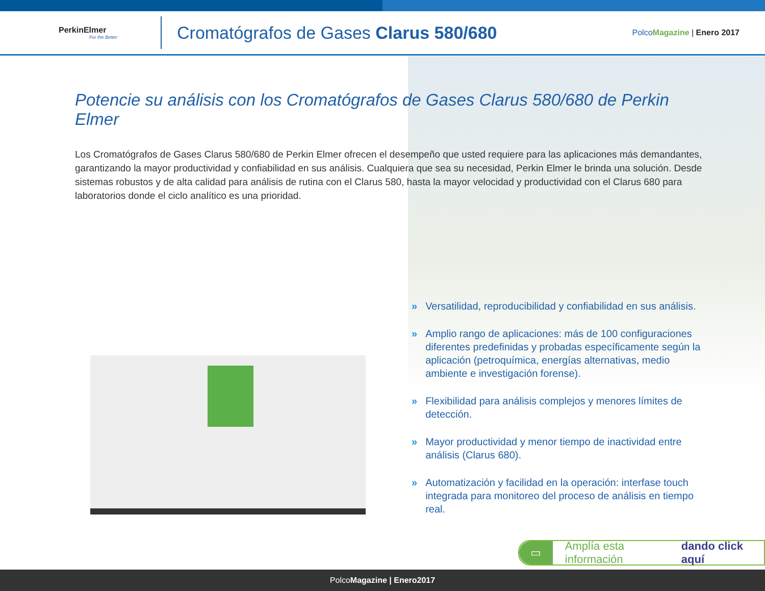PerkinElmer
For the Better
Cromatógrafos de Gases Clarus 580/680
Polco Magazine | Enero 2017
Potencie su análisis con los Cromatógrafos de Gases Clarus 580/680 de Perkin Elmer
Los Cromatógrafos de Gases Clarus 580/680 de Perkin Elmer ofrecen el desempeño que usted requiere para las aplicaciones más demandantes, garantizando la mayor productividad y confiabilidad en sus análisis. Cualquiera que sea su necesidad, Perkin Elmer le brinda una solución. Desde sistemas robustos y de alta calidad para análisis de rutina con el Clarus 580, hasta la mayor velocidad y productividad con el Clarus 680 para laboratorios donde el ciclo analítico es una prioridad.
» Versatilidad, reproducibilidad y confiabilidad en sus análisis.
» Amplio rango de aplicaciones: más de 100 configuraciones diferentes predefinidas y probadas específicamente según la aplicación (petroquímica, energías alternativas, medio ambiente e investigación forense).
» Flexibilidad para análisis complejos y menores límites de detección.
» Mayor productividad y menor tiempo de inactividad entre análisis (Clarus 680).
» Automatización y facilidad en la operación: interfase touch integrada para monitoreo del proceso de análisis en tiempo real.
▭ Amplía esta información dando click aquí
PolcoMagazine | Enero2017